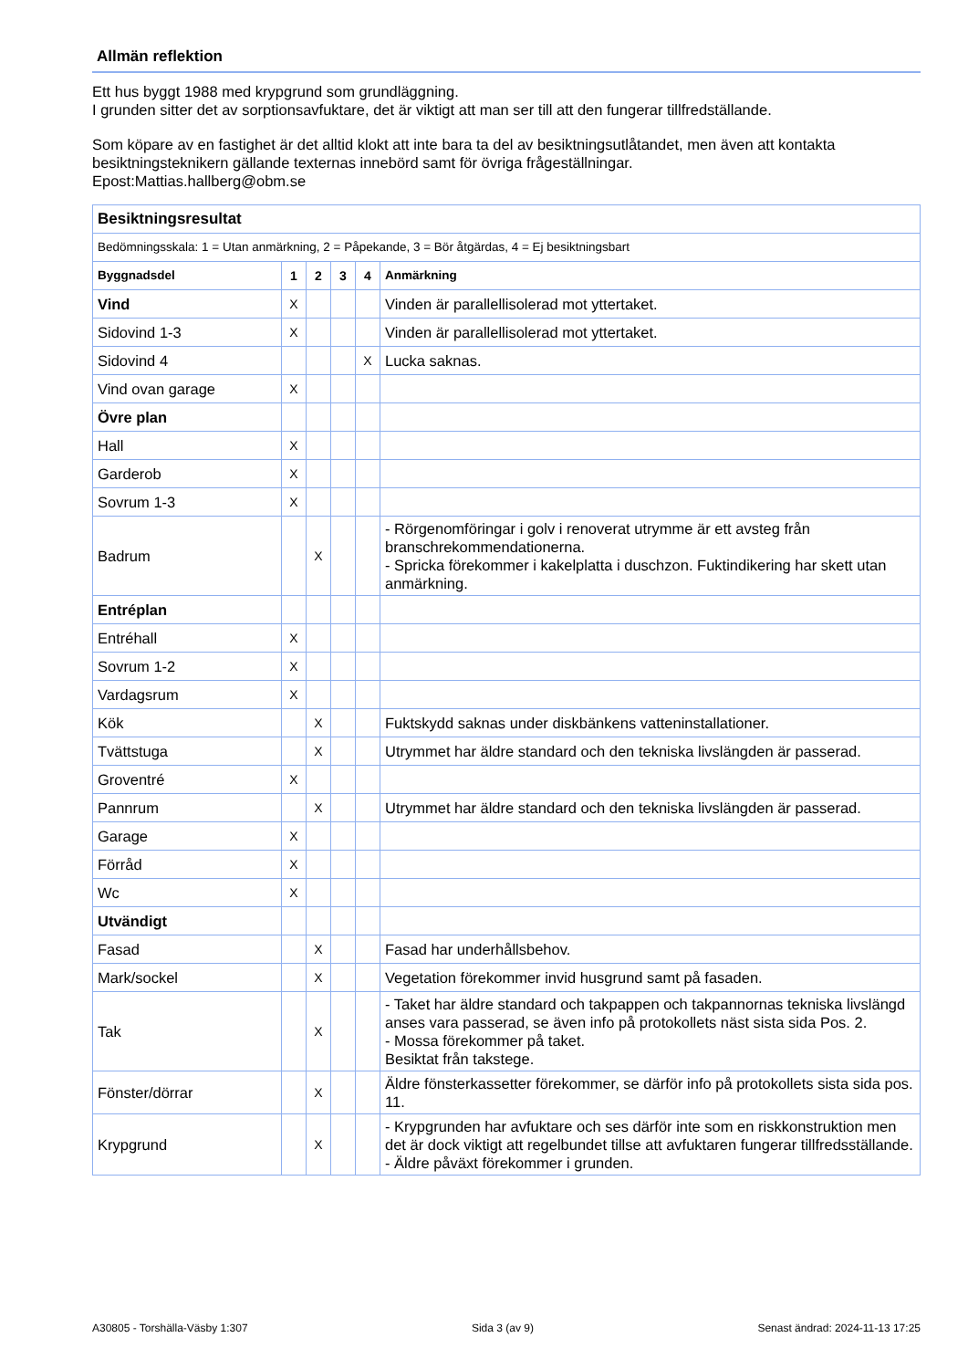Allmän reflektion
Ett hus byggt 1988 med krypgrund som grundläggning.
I grunden sitter det av sorptionsavfuktare, det är viktigt att man ser till att den fungerar tillfredställande.
Som köpare av en fastighet är det alltid klokt att inte bara ta del av besiktningsutlåtandet, men även att kontakta besiktningsteknikern gällande texternas innebörd samt för övriga frågeställningar.
Epost:Mattias.hallberg@obm.se
| Besiktningsresultat | | | | | |
| Bedömningsskala: 1 = Utan anmärkning, 2 = Påpekande, 3 = Bör åtgärdas, 4 = Ej besiktningsbart | | | | | |
| Byggnadsdel | 1 | 2 | 3 | 4 | Anmärkning |
| Vind | X | | | | Vinden är parallellisolerad mot yttertaket. |
| Sidovind 1-3 | X | | | | Vinden är parallellisolerad mot yttertaket. |
| Sidovind 4 | | | | X | Lucka saknas. |
| Vind ovan garage | X | | | | |
| Övre plan | | | | | |
| Hall | X | | | | |
| Garderob | X | | | | |
| Sovrum 1-3 | X | | | | |
| Badrum | | X | | | - Rörgenomföringar i golv i renoverat utrymme är ett avsteg från branschrekommendationerna. - Spricka förekommer i kakelplatta i duschzon. Fuktindikering har skett utan anmärkning. |
| Entréplan | | | | | |
| Entréhall | X | | | | |
| Sovrum 1-2 | X | | | | |
| Vardagsrum | X | | | | |
| Kök | | X | | | Fuktskydd saknas under diskbänkens vatteninstallationer. |
| Tvättstuga | | X | | | Utrymmet har äldre standard och den tekniska livslängden är passerad. |
| Groventré | X | | | | |
| Pannrum | | X | | | Utrymmet har äldre standard och den tekniska livslängden är passerad. |
| Garage | X | | | | |
| Förråd | X | | | | |
| Wc | X | | | | |
| Utvändigt | | | | | |
| Fasad | | X | | | Fasad har underhållsbehov. |
| Mark/sockel | | X | | | Vegetation förekommer invid husgrund samt på fasaden. |
| Tak | | X | | | - Taket har äldre standard och takpappen och takpannornas tekniska livslängd anses vara passerad, se även info på protokollets näst sista sida Pos. 2. - Mossa förekommer på taket. Besiktat från takstege. |
| Fönster/dörrar | | X | | | Äldre fönsterkassetter förekommer, se därför info på protokollets sista sida pos. 11. |
| Krypgrund | | X | | | - Krypgrunden har avfuktare och ses därför inte som en riskkonstruktion men det är dock viktigt att regelbundet tillse att avfuktaren fungerar tillfredsställande. - Äldre påväxt förekommer i grunden. |
A30805 - Torshälla-Väsby 1:307 Sida 3 (av 9) Senast ändrad: 2024-11-13 17:25